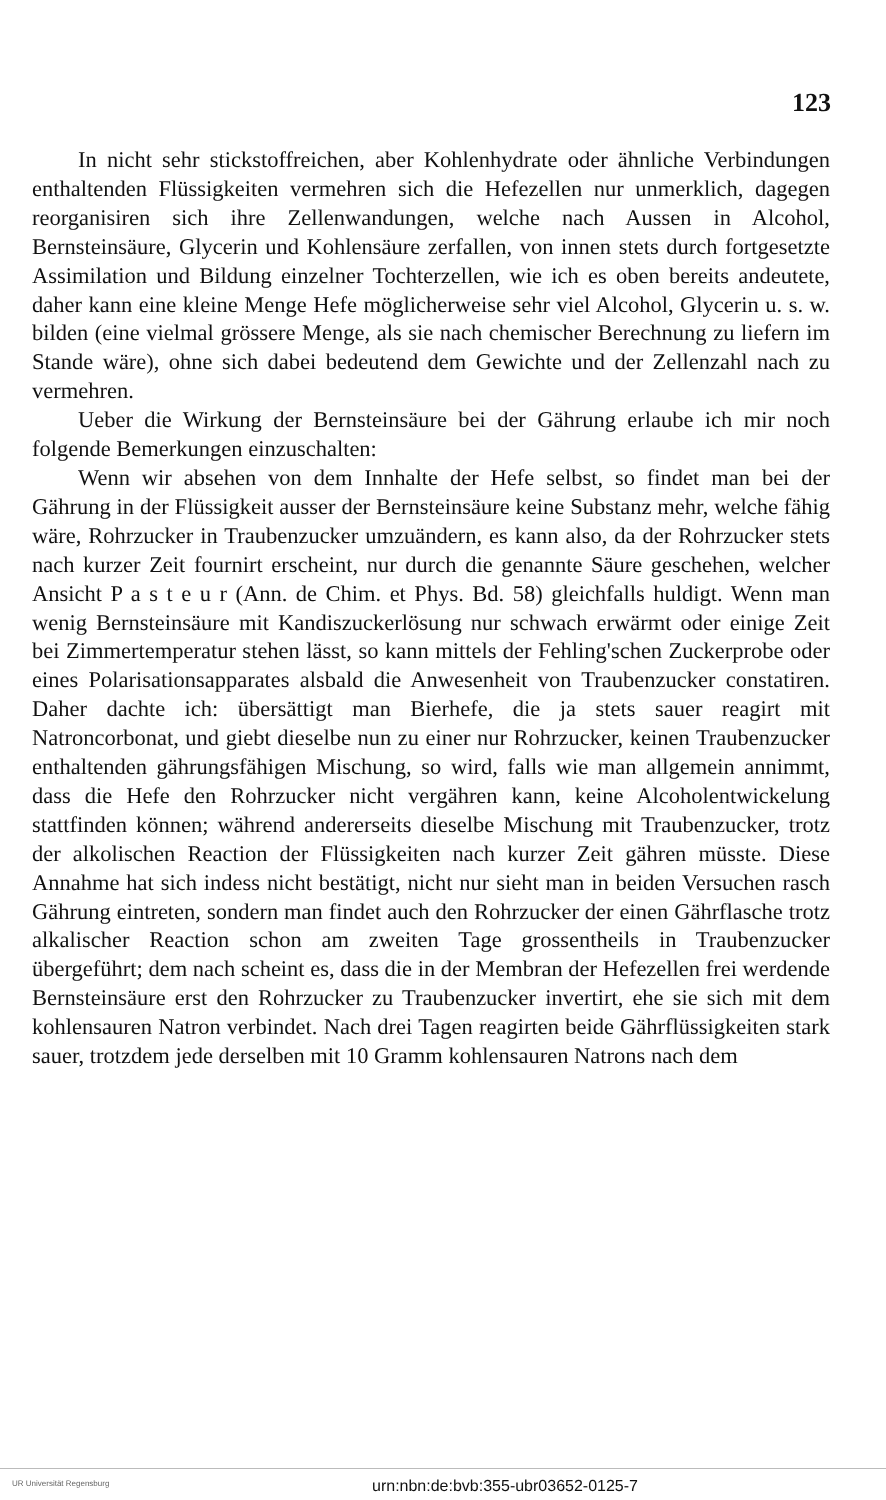123
In nicht sehr stickstoffreichen, aber Kohlenhydrate oder ähnliche Verbindungen enthaltenden Flüssigkeiten vermehren sich die Hefezellen nur unmerklich, dagegen reorganisiren sich ihre Zellenwandungen, welche nach Aussen in Alcohol, Bernsteinsäure, Glycerin und Kohlensäure zerfallen, von innen stets durch fortgesetzte Assimilation und Bildung einzelner Tochterzellen, wie ich es oben bereits andeutete, daher kann eine kleine Menge Hefe möglicherweise sehr viel Alcohol, Glycerin u. s. w. bilden (eine vielmal grössere Menge, als sie nach chemischer Berechnung zu liefern im Stande wäre), ohne sich dabei bedeutend dem Gewichte und der Zellenzahl nach zu vermehren.
Ueber die Wirkung der Bernsteinsäure bei der Gährung erlaube ich mir noch folgende Bemerkungen einzuschalten:
Wenn wir absehen von dem Innhalte der Hefe selbst, so findet man bei der Gährung in der Flüssigkeit ausser der Bernsteinsäure keine Substanz mehr, welche fähig wäre, Rohrzucker in Traubenzucker umzuändern, es kann also, da der Rohrzucker stets nach kurzer Zeit fournirt erscheint, nur durch die genannte Säure geschehen, welcher Ansicht P a s t e u r (Ann. de Chim. et Phys. Bd. 58) gleichfalls huldigt. Wenn man wenig Bernsteinsäure mit Kandiszuckerlösung nur schwach erwärmt oder einige Zeit bei Zimmertemperatur stehen lässt, so kann mittels der Fehling'schen Zuckerprobe oder eines Polarisationsapparates alsbald die Anwesenheit von Traubenzucker constatiren. Daher dachte ich: übersättigt man Bierhefe, die ja stets sauer reagirt mit Natroncorbonat, und giebt dieselbe nun zu einer nur Rohrzucker, keinen Traubenzucker enthaltenden gährungsfähigen Mischung, so wird, falls wie man allgemein annimmt, dass die Hefe den Rohrzucker nicht vergähren kann, keine Alcoholentwickelung stattfinden können; während andererseits dieselbe Mischung mit Traubenzucker, trotz der alkolischen Reaction der Flüssigkeiten nach kurzer Zeit gähren müsste. Diese Annahme hat sich indess nicht bestätigt, nicht nur sieht man in beiden Versuchen rasch Gährung eintreten, sondern man findet auch den Rohrzucker der einen Gährflasche trotz alkalischer Reaction schon am zweiten Tage grossentheils in Traubenzucker übergeführt; dem nach scheint es, dass die in der Membran der Hefezellen frei werdende Bernsteinsäure erst den Rohrzucker zu Traubenzucker invertirt, ehe sie sich mit dem kohlensauren Natron verbindet. Nach drei Tagen reagirten beide Gährflüssigkeiten stark sauer, trotzdem jede derselben mit 10 Gramm kohlensauren Natrons nach dem
UR Universität Regensburg urn:nbn:de:bvb:355-ubr03652-0125-7